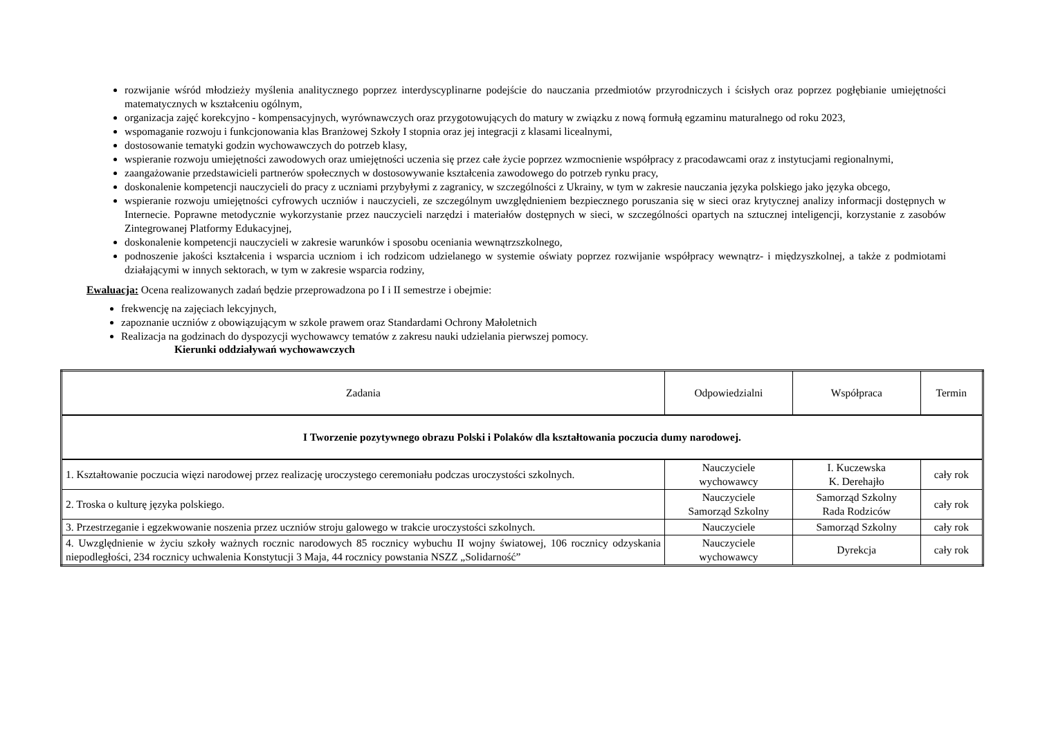rozwijanie wśród młodzieży myślenia analitycznego poprzez interdyscyplinarne podejście do nauczania przedmiotów przyrodniczych i ścisłych oraz poprzez pogłębianie umiejętności matematycznych w kształceniu ogólnym,
organizacja zajęć korekcyjno - kompensacyjnych, wyrównawczych oraz przygotowujących do matury w związku z nową formułą egzaminu maturalnego od roku 2023,
wspomaganie rozwoju i funkcjonowania klas Branżowej Szkoły I stopnia oraz jej integracji z klasami licealnymi,
dostosowanie tematyki godzin wychowawczych do potrzeb klasy,
wspieranie rozwoju umiejętności zawodowych oraz umiejętności uczenia się przez całe życie poprzez wzmocnienie współpracy z pracodawcami oraz z instytucjami regionalnymi,
zaangażowanie przedstawicieli partnerów społecznych w dostosowywanie kształcenia zawodowego do potrzeb rynku pracy,
doskonalenie kompetencji nauczycieli do pracy z uczniami przybyłymi z zagranicy, w szczególności z Ukrainy, w tym w zakresie nauczania języka polskiego jako języka obcego,
wspieranie rozwoju umiejętności cyfrowych uczniów i nauczycieli, ze szczególnym uwzględnieniem bezpiecznego poruszania się w sieci oraz krytycznej analizy informacji dostępnych w Internecie. Poprawne metodycznie wykorzystanie przez nauczycieli narzędzi i materiałów dostępnych w sieci, w szczególności opartych na sztucznej inteligencji, korzystanie z zasobów Zintegrowanej Platformy Edukacyjnej,
doskonalenie kompetencji nauczycieli w zakresie warunków i sposobu oceniania wewnątrzszkolnego,
podnoszenie jakości kształcenia i wsparcia uczniom i ich rodzicom udzielanego w systemie oświaty poprzez rozwijanie współpracy wewnątrz- i międzyszkolnej, a także z podmiotami działającymi w innych sektorach, w tym w zakresie wsparcia rodziny,
Ewaluacja: Ocena realizowanych zadań będzie przeprowadzona po I i II semestrze i obejmie:
frekwencję na zajęciach lekcyjnych,
zapoznanie uczniów z obowiązującym w szkole prawem oraz Standardami Ochrony Małoletnich
Realizacja na godzinach do dyspozycji wychowawcy tematów z zakresu nauki udzielania pierwszej pomocy.
Kierunki oddziaływań wychowawczych
| Zadania | Odpowiedzialni | Współpraca | Termin |
| --- | --- | --- | --- |
| I Tworzenie pozytywnego obrazu Polski i Polaków dla kształtowania poczucia dumy narodowej. | | | |
| 1. Kształtowanie poczucia więzi narodowej przez realizację uroczystego ceremoniału podczas uroczystości szkolnych. | Nauczyciele wychowawcy | I. Kuczewska K. Derehajło | cały rok |
| 2. Troska o kulturę języka polskiego. | Nauczyciele Samorząd Szkolny | Samorząd Szkolny Rada Rodziców | cały rok |
| 3. Przestrzeganie i egzekwowanie noszenia przez uczniów stroju galowego w trakcie uroczystości szkolnych. | Nauczyciele | Samorząd Szkolny | cały rok |
| 4. Uwzględnienie w życiu szkoły ważnych rocznic narodowych 85 rocznicy wybuchu II wojny światowej, 106 rocznicy odzyskania niepodległości, 234 rocznicy uchwalenia Konstytucji 3 Maja, 44 rocznicy powstania NSZZ „Solidarność” | Nauczyciele wychowawcy | Dyrekcja | cały rok |